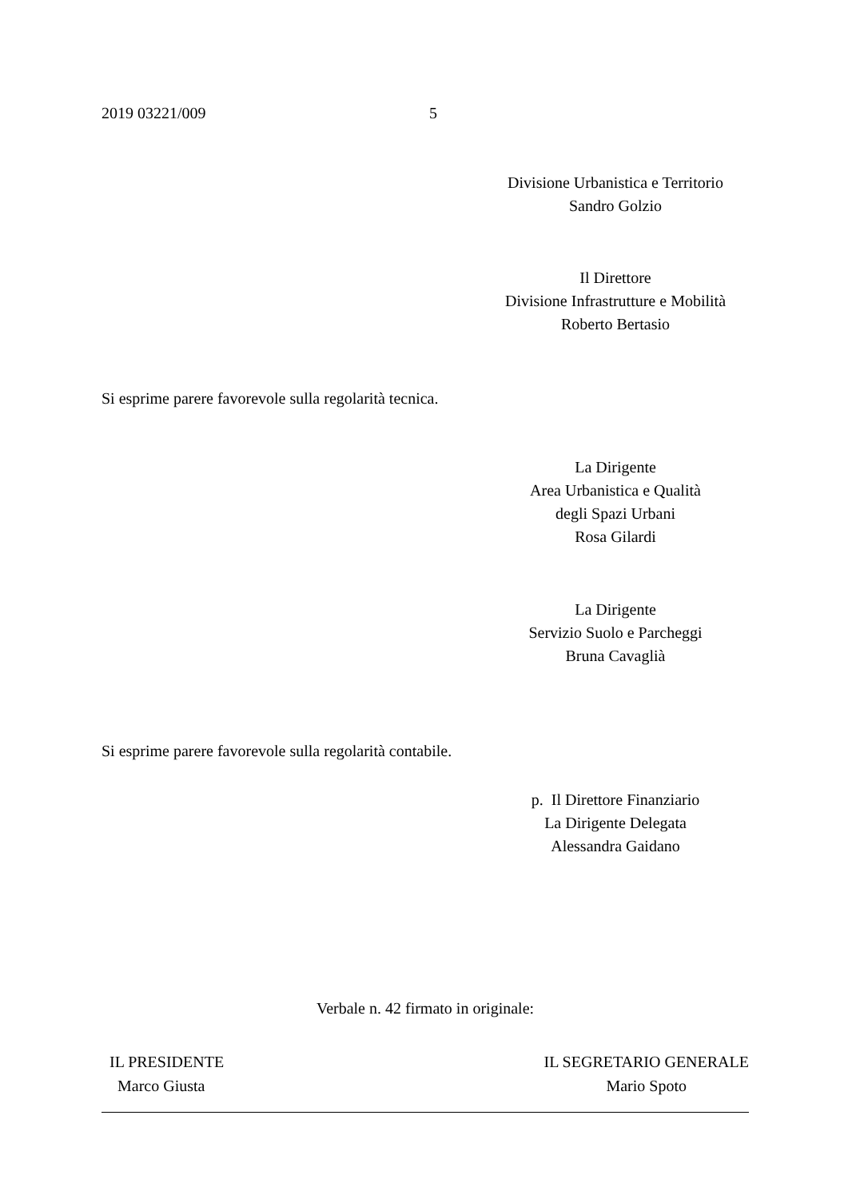2019 03221/009 5
Divisione Urbanistica e Territorio
Sandro Golzio
Il Direttore
Divisione Infrastrutture e Mobilità
Roberto Bertasio
Si esprime parere favorevole sulla regolarità tecnica.
La Dirigente
Area Urbanistica e Qualità
degli Spazi Urbani
Rosa Gilardi
La Dirigente
Servizio Suolo e Parcheggi
Bruna Cavaglià
Si esprime parere favorevole sulla regolarità contabile.
p. Il Direttore Finanziario
La Dirigente Delegata
Alessandra Gaidano
Verbale n. 42 firmato in originale:
IL PRESIDENTE
Marco Giusta
IL SEGRETARIO GENERALE
Mario Spoto